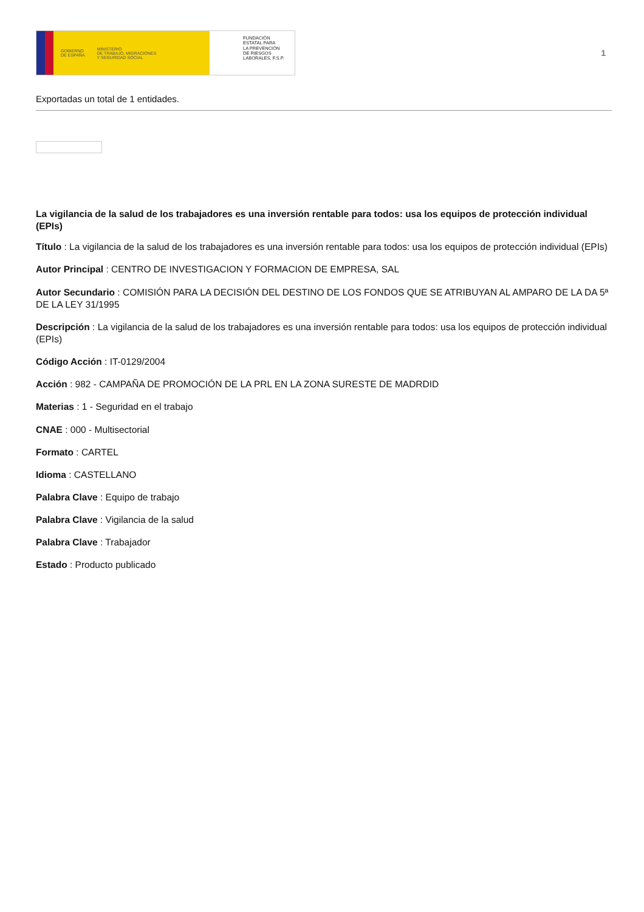GOBIERNO
DE ESPAÑA MINISTERIO
DE TRABAJO, MIGRACIONES
Y SEGURIDAD SOCIAL
FUNDACIÓN
ESTATAL PARA
LA PREVENCIÓN
DE RIESGOS
LABORALES, F.S.P.
1
Exportadas un total de 1 entidades.
La vigilancia de la salud de los trabajadores es una inversión rentable para todos: usa los equipos de protección individual (EPIs)
Título : La vigilancia de la salud de los trabajadores es una inversión rentable para todos: usa los equipos de protección individual (EPIs)
Autor Principal : CENTRO DE INVESTIGACION Y FORMACION DE EMPRESA, SAL
Autor Secundario : COMISIÓN PARA LA DECISIÓN DEL DESTINO DE LOS FONDOS QUE SE ATRIBUYAN AL AMPARO DE LA DA 5ª DE LA LEY 31/1995
Descripción : La vigilancia de la salud de los trabajadores es una inversión rentable para todos: usa los equipos de protección individual (EPIs)
Código Acción : IT-0129/2004
Acción : 982 - CAMPAÑA DE PROMOCIÓN DE LA PRL EN LA ZONA SURESTE DE MADRDID
Materias : 1 - Seguridad en el trabajo
CNAE : 000 - Multisectorial
Formato : CARTEL
Idioma : CASTELLANO
Palabra Clave : Equipo de trabajo
Palabra Clave : Vigilancia de la salud
Palabra Clave : Trabajador
Estado : Producto publicado